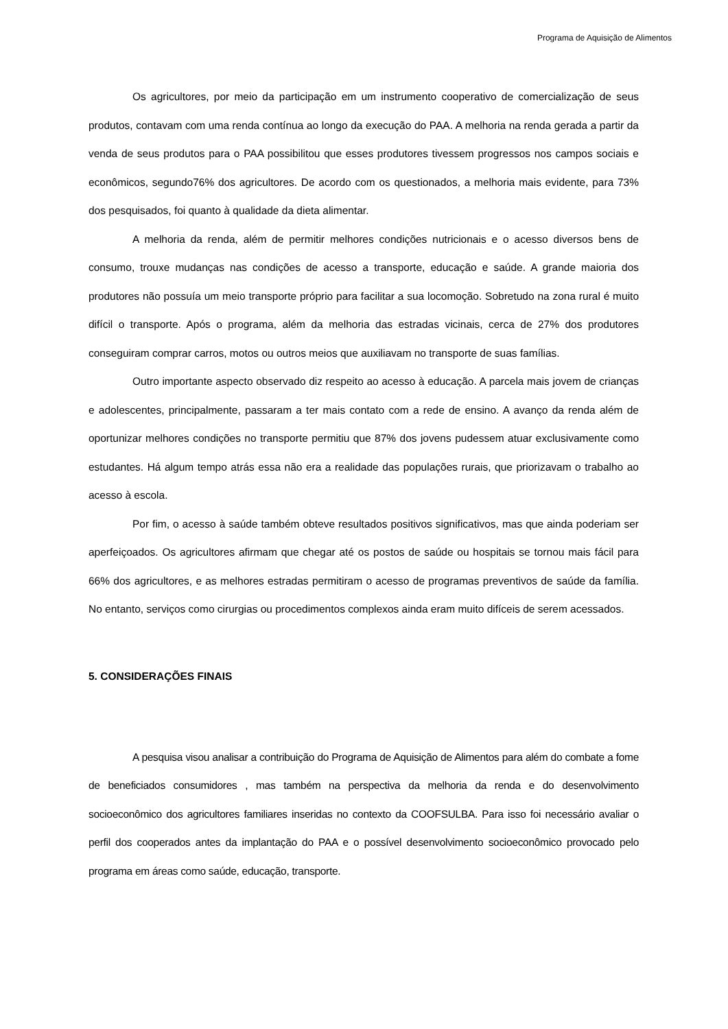Programa de Aquisição de Alimentos
Os agricultores, por meio da participação em um instrumento cooperativo de comercialização de seus produtos, contavam com uma renda contínua ao longo da execução do PAA. A melhoria na renda gerada a partir da venda de seus produtos para o PAA possibilitou que esses produtores tivessem progressos nos campos sociais e econômicos, segundo76% dos agricultores. De acordo com os questionados, a melhoria mais evidente, para 73% dos pesquisados, foi quanto à qualidade da dieta alimentar.
A melhoria da renda, além de permitir melhores condições nutricionais e o acesso diversos bens de consumo, trouxe mudanças nas condições de acesso a transporte, educação e saúde. A grande maioria dos produtores não possuía um meio transporte próprio para facilitar a sua locomoção. Sobretudo na zona rural é muito difícil o transporte. Após o programa, além da melhoria das estradas vicinais, cerca de 27% dos produtores conseguiram comprar carros, motos ou outros meios que auxiliavam no transporte de suas famílias.
Outro importante aspecto observado diz respeito ao acesso à educação. A parcela mais jovem de crianças e adolescentes, principalmente, passaram a ter mais contato com a rede de ensino. A avanço da renda além de oportunizar melhores condições no transporte permitiu que 87% dos jovens pudessem atuar exclusivamente como estudantes. Há algum tempo atrás essa não era a realidade das populações rurais, que priorizavam o trabalho ao acesso à escola.
Por fim, o acesso à saúde também obteve resultados positivos significativos, mas que ainda poderiam ser aperfeiçoados. Os agricultores afirmam que chegar até os postos de saúde ou hospitais se tornou mais fácil para 66% dos agricultores, e as melhores estradas permitiram o acesso de programas preventivos de saúde da família. No entanto, serviços como cirurgias ou procedimentos complexos ainda eram muito difíceis de serem acessados.
5. CONSIDERAÇÕES FINAIS
A pesquisa visou analisar a contribuição do Programa de Aquisição de Alimentos para além do combate a fome de beneficiados consumidores , mas também na perspectiva da melhoria da renda e do desenvolvimento socioeconômico dos agricultores familiares inseridas no contexto da COOFSULBA. Para isso foi necessário avaliar o perfil dos cooperados antes da implantação do PAA e o possível desenvolvimento socioeconômico provocado pelo programa em áreas como saúde, educação, transporte.